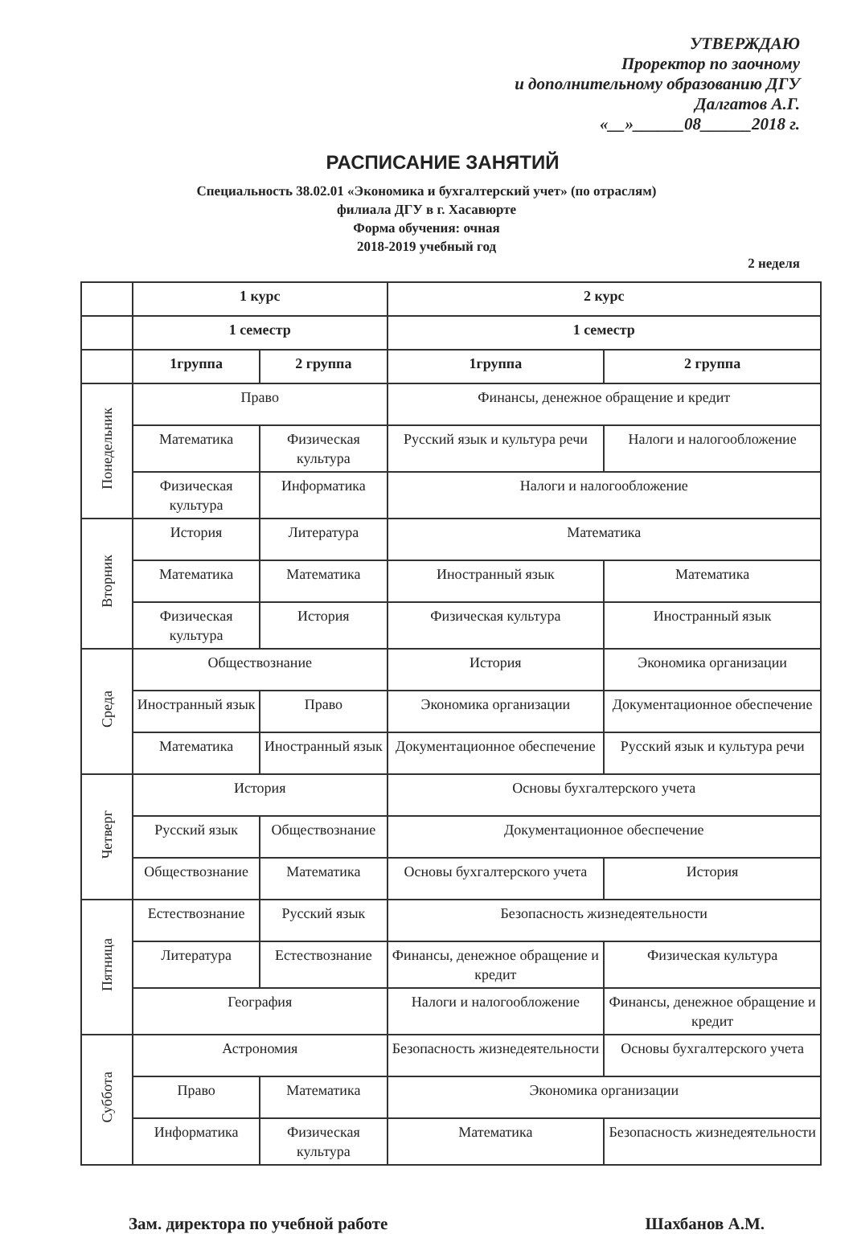УТВЕРЖДАЮ
Проректор по заочному
и дополнительному образованию ДГУ
Далгатов А.Г.
«__»______08______2018 г.
РАСПИСАНИЕ ЗАНЯТИЙ
Специальность 38.02.01 «Экономика и бухгалтерский учет» (по отраслям)
филиала ДГУ в г. Хасавюрте
Форма обучения: очная
2018-2019 учебный год
2 неделя
| | 1 курс | | 2 курс | |
| --- | --- | --- | --- | --- |
| | 1 семестр | | 1 семестр | |
| | 1группа | 2 группа | 1группа | 2 группа |
| Понедельник | Право | | Финансы, денежное обращение и кредит | |
| | Математика | Физическая культура | Русский язык и культура речи | Налоги и налогообложение |
| | Физическая культура | Информатика | Налоги и налогообложение | |
| Вторник | История | Литература | Математика | |
| | Математика | Математика | Иностранный язык | Математика |
| | Физическая культура | История | Физическая культура | Иностранный язык |
| Среда | Обществознание | | История | Экономика организации |
| | Иностранный язык | Право | Экономика организации | Документационное обеспечение |
| | Математика | Иностранный язык | Документационное обеспечение | Русский язык и культура речи |
| Четверг | История | | Основы бухгалтерского учета | |
| | Русский язык | Обществознание | Документационное обеспечение | |
| | Обществознание | Математика | Основы бухгалтерского учета | История |
| Пятница | Естествознание | Русский язык | Безопасность жизнедеятельности | |
| | Литература | Естествознание | Финансы, денежное обращение и кредит | Физическая культура |
| | География | | Налоги и налогообложение | Финансы, денежное обращение и кредит |
| Суббота | Астрономия | | Безопасность жизнедеятельности | Основы бухгалтерского учета |
| | Право | Математика | Экономика организации | |
| | Информатика | Физическая культура | Математика | Безопасность жизнедеятельности |
Зам. директора по учебной работе Шахбанов А.М.